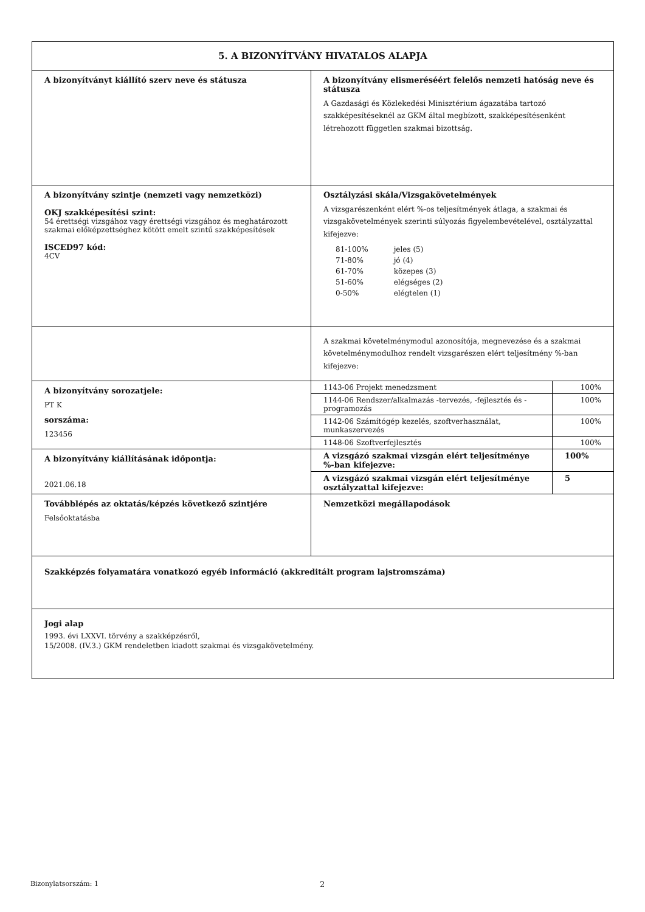| 5. A BIZONYÍTVÁNY HIVATALOS ALAPJA | |
| A bizonyítványt kiállító szerv neve és státusza | A bizonyítvány elismeréséért felelős nemzeti hatóság neve és státusza A Gazdasági és Közlekedési Minisztérium ágazatába tartozó szakképesítéseknél az GKM által megbízott, szakképesítésenként létrehozott független szakmai bizottság. |
| A bizonyítvány szintje (nemzeti vagy nemzetközi) OKJ szakképesítési szint: 54 érettségi vizsgához vagy érettségi vizsgához és meghatározott szakmai előképzettséghez kötött emelt szintű szakképesítések ISCED97 kód: 4CV | Osztályzási skála/Vizsgakövetelmények A vizsgarészenként elért %-os teljesítmények átlaga, a szakmai és vizsgakövetelmények szerinti súlyozás figyelembevételével, osztályzattal kifejezve: / 81-100% / jeles (5) / / 71-80% / jó (4) / / 61-70% / közepes (3) / / 51-60% / elégséges (2) / / 0-50% / elégtelen (1) / |
| | A szakmai követelménymodul azonosítója, megnevezése és a szakmai követelménymodulhoz rendelt vizsgarészen elért teljesítmény %-ban kifejezve: |
| A bizonyítvány sorozatjele: PT K sorszáma: 123456 | / 1143-06 Projekt menedzsment / 100% / / 1144-06 Rendszer/alkalmazás -tervezés, -fejlesztés és -programozás / 100% / / 1142-06 Számítógép kezelés, szoftverhasználat, munkaszervezés / 100% / / 1148-06 Szoftverfejlesztés / 100% / |
| A bizonyítvány kiállításának időpontja: 2021.06.18 | / A vizsgázó szakmai vizsgán elért teljesítménye %-ban kifejezve: / 100% / / A vizsgázó szakmai vizsgán elért teljesítménye osztályzattal kifejezve: / 5 / |
| Továbblépés az oktatás/képzés következő szintjére Felsőoktatásba | Nemzetközi megállapodások |
| Szakképzés folyamatára vonatkozó egyéb információ (akkreditált program lajstromszáma) | |
| Jogi alap 1993. évi LXXVI. törvény a szakképzésről, 15/2008. (IV.3.) GKM rendeletben kiadott szakmai és vizsgakövetelmény. | |
Bizonylatsorszám: 1 2